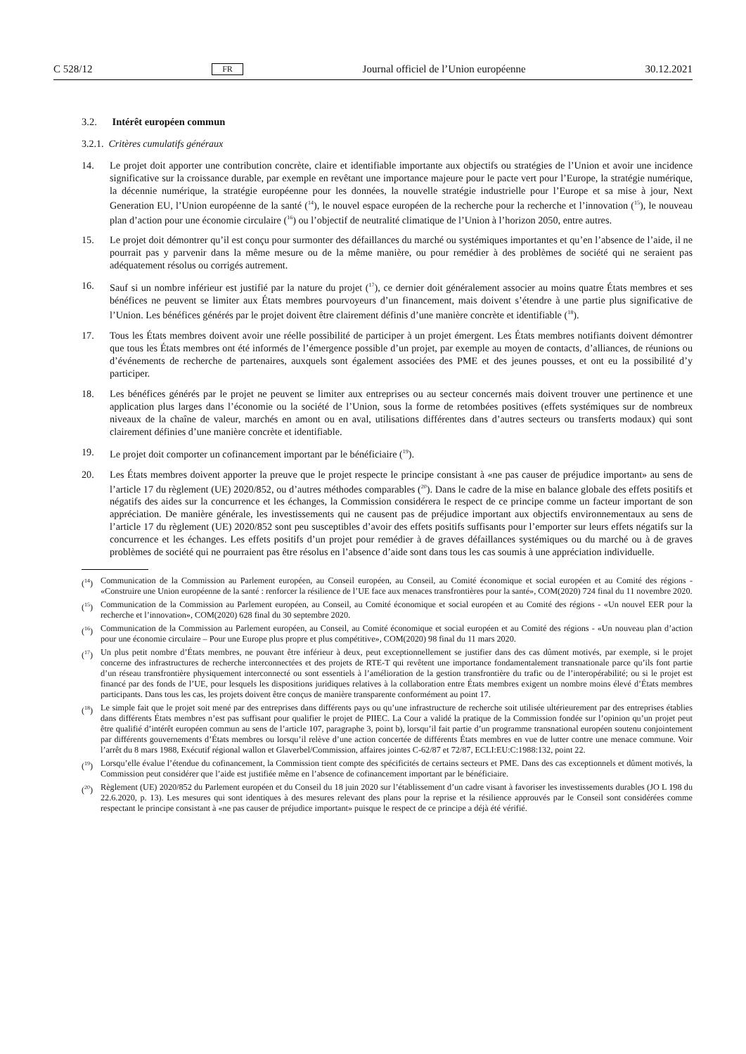C 528/12 FR Journal officiel de l’Union européenne 30.12.2021
3.2. Intérêt européen commun
3.2.1. Critères cumulatifs généraux
14. Le projet doit apporter une contribution concrète, claire et identifiable importante aux objectifs ou stratégies de l’Union et avoir une incidence significative sur la croissance durable, par exemple en revêtant une importance majeure pour le pacte vert pour l’Europe, la stratégie numérique, la décennie numérique, la stratégie européenne pour les données, la nouvelle stratégie industrielle pour l’Europe et sa mise à jour, Next Generation EU, l’Union européenne de la santé (<sup>14</sup>), le nouvel espace européen de la recherche pour la recherche et l’innovation (<sup>15</sup>), le nouveau plan d’action pour une économie circulaire (<sup>16</sup>) ou l’objectif de neutralité climatique de l’Union à l’horizon 2050, entre autres.
15. Le projet doit démontrer qu’il est conçu pour surmonter des défaillances du marché ou systémiques importantes et qu’en l’absence de l’aide, il ne pourrait pas y parvenir dans la même mesure ou de la même manière, ou pour remédier à des problèmes de société qui ne seraient pas adéquatement résolus ou corrigés autrement.
16. Sauf si un nombre inférieur est justifié par la nature du projet (<sup>17</sup>), ce dernier doit généralement associer au moins quatre États membres et ses bénéfices ne peuvent se limiter aux États membres pourvoyeurs d’un financement, mais doivent s’étendre à une partie plus significative de l’Union. Les bénéfices générés par le projet doivent être clairement définis d’une manière concrète et identifiable (<sup>18</sup>).
17. Tous les États membres doivent avoir une réelle possibilité de participer à un projet émergent. Les États membres notifiants doivent démontrer que tous les États membres ont été informés de l’émergence possible d’un projet, par exemple au moyen de contacts, d’alliances, de réunions ou d’événements de recherche de partenaires, auxquels sont également associées des PME et des jeunes pousses, et ont eu la possibilité d’y participer.
18. Les bénéfices générés par le projet ne peuvent se limiter aux entreprises ou au secteur concernés mais doivent trouver une pertinence et une application plus larges dans l’économie ou la société de l’Union, sous la forme de retombées positives (effets systémiques sur de nombreux niveaux de la chaîne de valeur, marchés en amont ou en aval, utilisations différentes dans d’autres secteurs ou transferts modaux) qui sont clairement définies d’une manière concrète et identifiable.
19. Le projet doit comporter un cofinancement important par le bénéficiaire (<sup>19</sup>).
20. Les États membres doivent apporter la preuve que le projet respecte le principe consistant à «ne pas causer de préjudice important» au sens de l’article 17 du règlement (UE) 2020/852, ou d’autres méthodes comparables (<sup>20</sup>). Dans le cadre de la mise en balance globale des effets positifs et négatifs des aides sur la concurrence et les échanges, la Commission considérera le respect de ce principe comme un facteur important de son appréciation. De manière générale, les investissements qui ne causent pas de préjudice important aux objectifs environnementaux au sens de l’article 17 du règlement (UE) 2020/852 sont peu susceptibles d’avoir des effets positifs suffisants pour l’emporter sur leurs effets négatifs sur la concurrence et les échanges. Les effets positifs d’un projet pour remédier à de graves défaillances systémiques ou du marché ou à de graves problèmes de société qui ne pourraient pas être résolus en l’absence d’aide sont dans tous les cas soumis à une appréciation individuelle.
(<sup>14</sup>) Communication de la Commission au Parlement européen, au Conseil européen, au Conseil, au Comité économique et social européen et au Comité des régions - «Construire une Union européenne de la santé : renforcer la résilience de l’UE face aux menaces transfrontières pour la santé», COM(2020) 724 final du 11 novembre 2020.
(<sup>15</sup>) Communication de la Commission au Parlement européen, au Conseil, au Comité économique et social européen et au Comité des régions - «Un nouvel EER pour la recherche et l’innovation», COM(2020) 628 final du 30 septembre 2020.
(<sup>16</sup>) Communication de la Commission au Parlement européen, au Conseil, au Comité économique et social européen et au Comité des régions - «Un nouveau plan d’action pour une économie circulaire – Pour une Europe plus propre et plus compétitive», COM(2020) 98 final du 11 mars 2020.
(<sup>17</sup>) Un plus petit nombre d’États membres, ne pouvant être inférieur à deux, peut exceptionnellement se justifier dans des cas dûment motivés, par exemple, si le projet concerne des infrastructures de recherche interconnectées et des projets de RTE-T qui revêtent une importance fondamentalement transnationale parce qu’ils font partie d’un réseau transfrontière physiquement interconnecté ou sont essentiels à l’amélioration de la gestion transfrontière du trafic ou de l’interopérabilité; ou si le projet est financé par des fonds de l’UE, pour lesquels les dispositions juridiques relatives à la collaboration entre États membres exigent un nombre moins élevé d’États membres participants. Dans tous les cas, les projets doivent être conçus de manière transparente conformément au point 17.
(<sup>18</sup>) Le simple fait que le projet soit mené par des entreprises dans différents pays ou qu’une infrastructure de recherche soit utilisée ultérieurement par des entreprises établies dans différents États membres n’est pas suffisant pour qualifier le projet de PIIEC. La Cour a validé la pratique de la Commission fondée sur l’opinion qu’un projet peut être qualifié d’intérêt européen commun au sens de l’article 107, paragraphe 3, point b), lorsqu’il fait partie d’un programme transnational européen soutenu conjointement par différents gouvernements d’États membres ou lorsqu’il relève d’une action concertée de différents États membres en vue de lutter contre une menace commune. Voir l’arrêt du 8 mars 1988, Exécutif régional wallon et Glaverbel/Commission, affaires jointes C-62/87 et 72/87, ECLI:EU:C:1988:132, point 22.
(<sup>19</sup>) Lorsqu’elle évalue l’étendue du cofinancement, la Commission tient compte des spécificités de certains secteurs et PME. Dans des cas exceptionnels et dûment motivés, la Commission peut considérer que l’aide est justifiée même en l’absence de cofinancement important par le bénéficiaire.
(<sup>20</sup>) Règlement (UE) 2020/852 du Parlement européen et du Conseil du 18 juin 2020 sur l’établissement d’un cadre visant à favoriser les investissements durables (JO L 198 du 22.6.2020, p. 13). Les mesures qui sont identiques à des mesures relevant des plans pour la reprise et la résilience approuvés par le Conseil sont considérées comme respectant le principe consistant à «ne pas causer de préjudice important» puisque le respect de ce principe a déjà été vérifié.